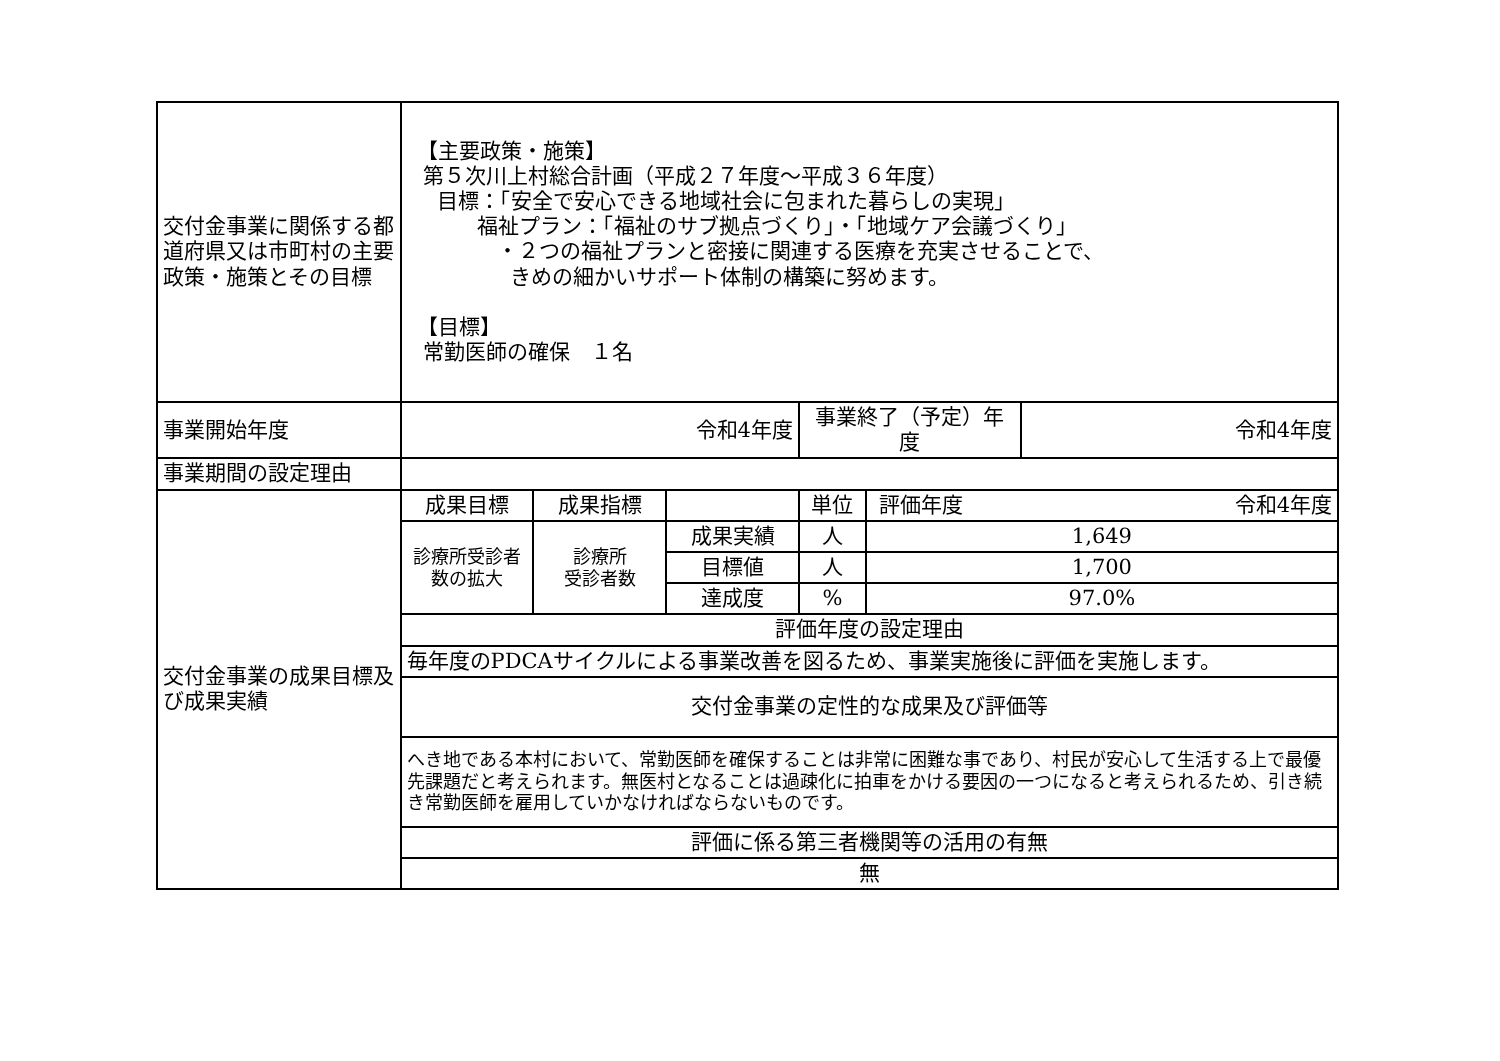| 交付金事業に関係する都道府県又は市町村の主要政策・施策とその目標 | 【主要政策・施策】 第５次川上村総合計画（平成２７年度～平成３６年度） 目標：「安全で安心できる地域社会に包まれた暮らしの実現」 福祉プラン：「福祉のサブ拠点づくり」・「地域ケア会議づくり」 ・２つの福祉プランと密接に関連する医療を充実させることで、 きめの細かいサポート体制の構築に努めます。 【目標】 常勤医師の確保 １名 | | | | | |
| 事業開始年度 | 令和4年度 | | | 事業終了（予定）年度 | | 令和4年度 |
| 事業期間の設定理由 | | | | | | |
| 交付金事業の成果目標及び成果実績 | 成果目標 | 成果指標 | | 単位 | 令和4年度 評価年度 | |
| | 診療所受診者数の拡大 | 診療所 受診者数 | 成果実績 | 人 | 1,649 | |
| | | | 目標値 | 人 | 1,700 | |
| | | | 達成度 | % | 97.0% | |
| | 評価年度の設定理由 | | | | | |
| | 毎年度のPDCAサイクルによる事業改善を図るため、事業実施後に評価を実施します。 | | | | | |
| | 交付金事業の定性的な成果及び評価等 | | | | | |
| | へき地である本村において、常勤医師を確保することは非常に困難な事であり、村民が安心して生活する上で最優先課題だと考えられます。無医村となることは過疎化に拍車をかける要因の一つになると考えられるため、引き続き常勤医師を雇用していかなければならないものです。 | | | | | |
| | 評価に係る第三者機関等の活用の有無 | | | | | |
| | 無 | | | | | |